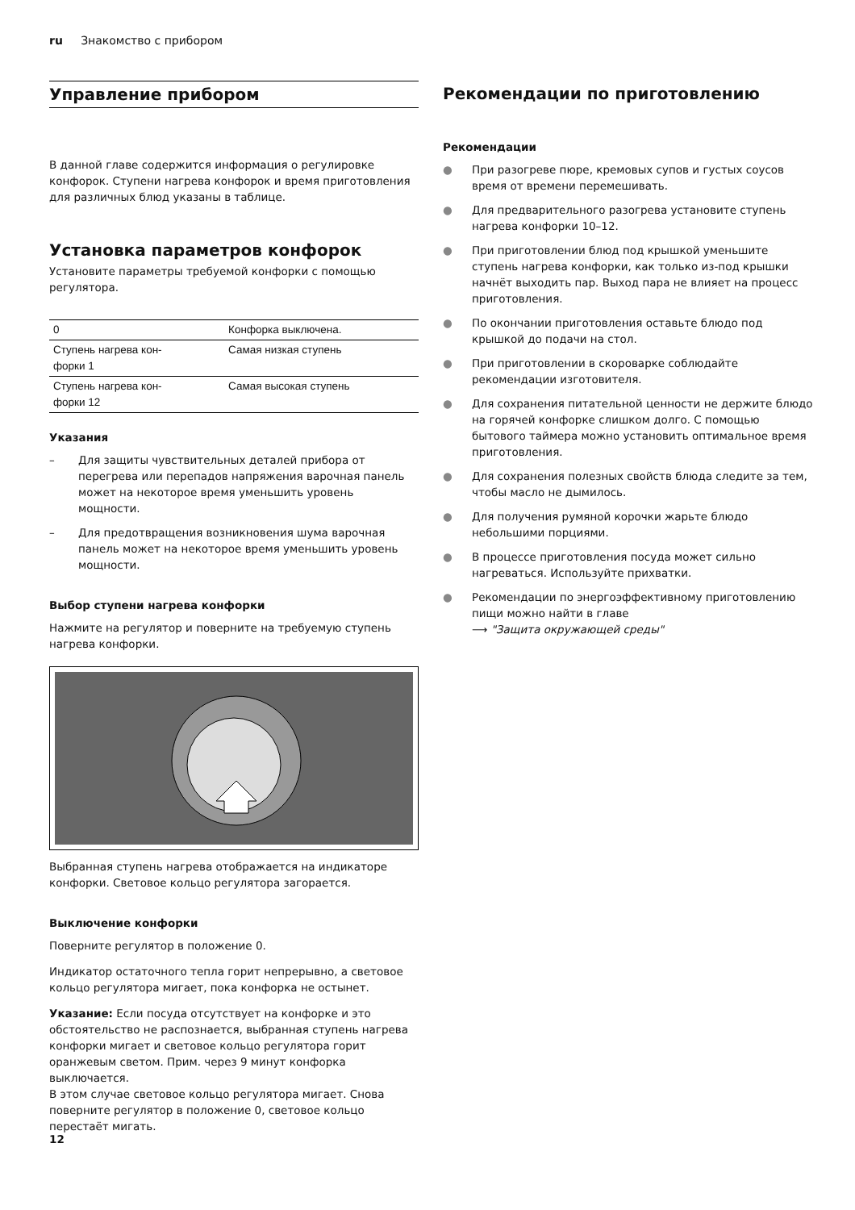ru Знакомство с прибором
Управление прибором
В данной главе содержится информация о регулировке конфорок. Ступени нагрева конфорок и время приготовления для различных блюд указаны в таблице.
Установка параметров конфорок
Установите параметры требуемой конфорки с помощью регулятора.
| 0 | Конфорка выключена. |
| Ступень нагрева кон- форки 1 | Самая низкая ступень |
| Ступень нагрева кон- форки 12 | Самая высокая ступень |
Указания
– Для защиты чувствительных деталей прибора от перегрева или перепадов напряжения варочная панель может на некоторое время уменьшить уровень мощности.
– Для предотвращения возникновения шума варочная панель может на некоторое время уменьшить уровень мощности.
Выбор ступени нагрева конфорки
Нажмите на регулятор и поверните на требуемую ступень нагрева конфорки.
Выбранная ступень нагрева отображается на индикаторе конфорки. Световое кольцо регулятора загорается.
Выключение конфорки
Поверните регулятор в положение 0.
Индикатор остаточного тепла горит непрерывно, а световое кольцо регулятора мигает, пока конфорка не остынет.
Указание: Если посуда отсутствует на конфорке и это обстоятельство не распознается, выбранная ступень нагрева конфорки мигает и световое кольцо регулятора горит оранжевым светом. Прим. через 9 минут конфорка выключается.
В этом случае световое кольцо регулятора мигает. Снова поверните регулятор в положение 0, световое кольцо перестаёт мигать.
Рекомендации по приготовлению
Рекомендации
● При разогреве пюре, кремовых супов и густых соусов время от времени перемешивать.
● Для предварительного разогрева установите ступень нагрева конфорки 10–12.
● При приготовлении блюд под крышкой уменьшите ступень нагрева конфорки, как только из-под крышки начнёт выходить пар. Выход пара не влияет на процесс приготовления.
● По окончании приготовления оставьте блюдо под крышкой до подачи на стол.
● При приготовлении в скороварке соблюдайте рекомендации изготовителя.
● Для сохранения питательной ценности не держите блюдо на горячей конфорке слишком долго. С помощью бытового таймера можно установить оптимальное время приготовления.
● Для сохранения полезных свойств блюда следите за тем, чтобы масло не дымилось.
● Для получения румяной корочки жарьте блюдо небольшими порциями.
● В процессе приготовления посуда может сильно нагреваться. Используйте прихватки.
● Рекомендации по энергоэффективному приготовлению пищи можно найти в главе
⟶ "Защита окружающей среды"
12